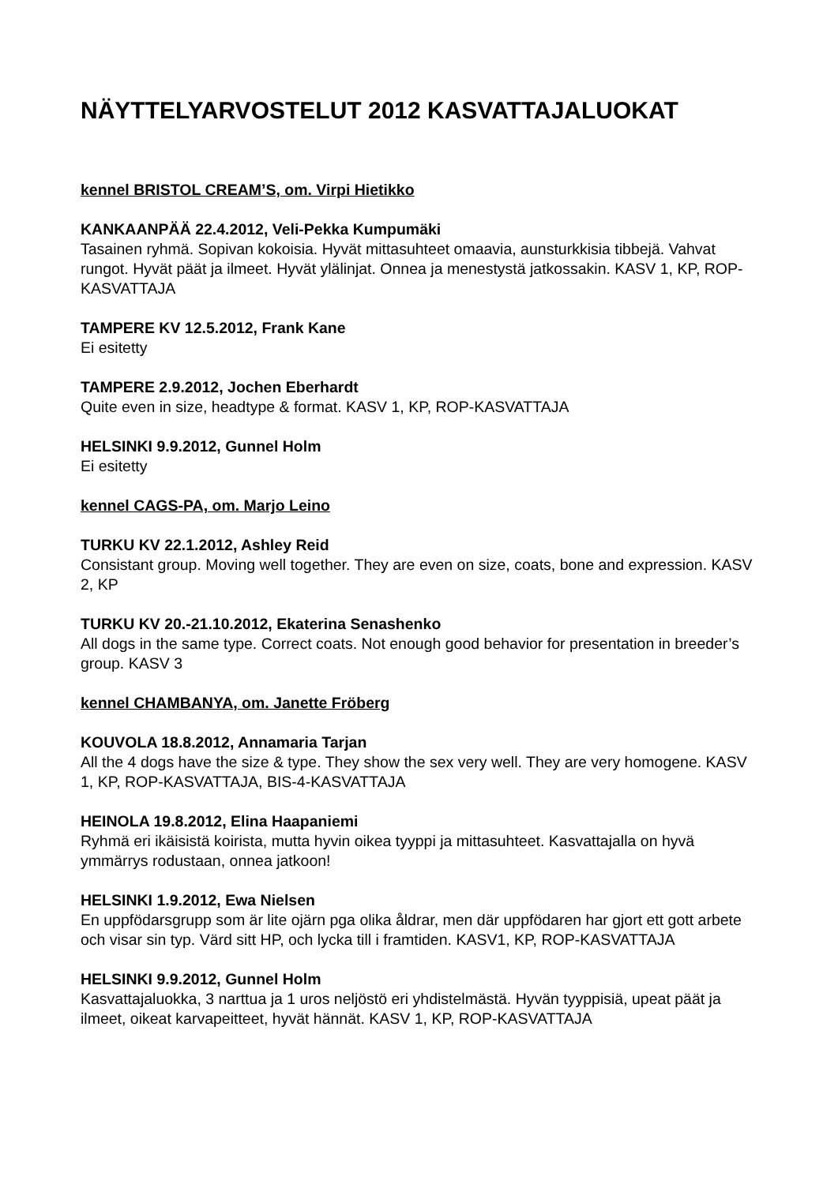NÄYTTELYARVOSTELUT 2012 KASVATTAJALUOKAT
kennel BRISTOL CREAM’S, om. Virpi Hietikko
KANKAANPÄÄ 22.4.2012, Veli-Pekka Kumpumäki
Tasainen ryhmä. Sopivan kokoisia. Hyvät mittasuhteet omaavia, aunsturkkisia tibbejä. Vahvat rungot. Hyvät päät ja ilmeet. Hyvät ylälinjat. Onnea ja menestystä jatkossakin. KASV 1, KP, ROP-KASVATTAJA
TAMPERE KV 12.5.2012, Frank Kane
Ei esitetty
TAMPERE 2.9.2012, Jochen Eberhardt
Quite even in size, headtype & format. KASV 1, KP, ROP-KASVATTAJA
HELSINKI 9.9.2012, Gunnel Holm
Ei esitetty
kennel CAGS-PA, om. Marjo Leino
TURKU KV 22.1.2012, Ashley Reid
Consistant group. Moving well together. They are even on size, coats, bone and expression. KASV 2, KP
TURKU KV 20.-21.10.2012, Ekaterina Senashenko
All dogs in the same type. Correct coats. Not enough good behavior for presentation in breeder’s group. KASV 3
kennel CHAMBANYA, om. Janette Fröberg
KOUVOLA 18.8.2012, Annamaria Tarjan
All the 4 dogs have the size & type. They show the sex very well. They are very homogene. KASV 1, KP, ROP-KASVATTAJA, BIS-4-KASVATTAJA
HEINOLA 19.8.2012, Elina Haapaniemi
Ryhmä eri ikäisistä koirista, mutta hyvin oikea tyyppi ja mittasuhteet. Kasvattajalla on hyvä ymmärrys rodustaan, onnea jatkoon!
HELSINKI 1.9.2012, Ewa Nielsen
En uppfödarsgrupp som är lite ojärn pga olika åldrar, men där uppfödaren har gjort ett gott arbete och visar sin typ. Värd sitt HP, och lycka till i framtiden. KASV1, KP, ROP-KASVATTAJA
HELSINKI 9.9.2012, Gunnel Holm
Kasvattajaluokka, 3 narttua ja 1 uros neljöstö eri yhdistelmästä. Hyvän tyyppisiä, upeat päät ja ilmeet, oikeat karvapeitteet, hyvät hännät. KASV 1, KP, ROP-KASVATTAJA